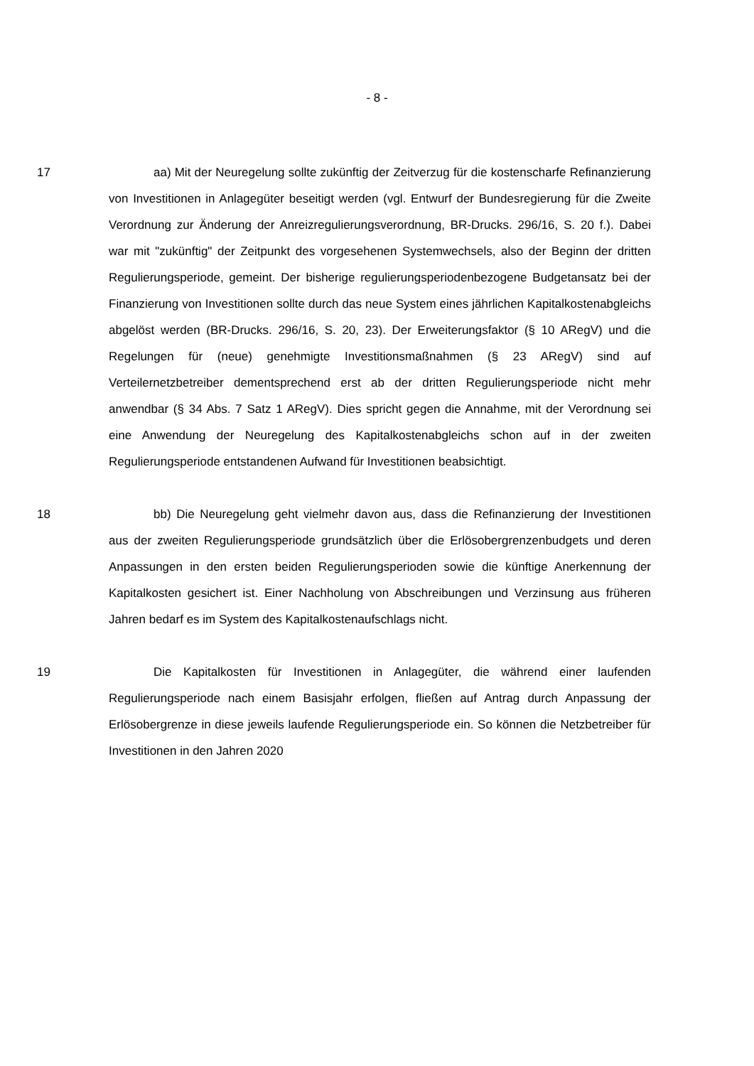- 8 -
17 aa) Mit der Neuregelung sollte zukünftig der Zeitverzug für die kosten­scharfe Refinanzierung von Investitionen in Anlagegüter beseitigt werden (vgl. Entwurf der Bundesregierung für die Zweite Verordnung zur Änderung der An­reizregulierungsverordnung, BR-Drucks. 296/16, S. 20 f.). Dabei war mit "zu­künftig" der Zeitpunkt des vorgesehenen Systemwechsels, also der Beginn der dritten Regulierungsperiode, gemeint. Der bisherige regulierungsperiodenbezo­gene Budgetansatz bei der Finanzierung von Investitionen sollte durch das neue System eines jährlichen Kapitalkostenabgleichs abgelöst werden (BR-Drucks. 296/16, S. 20, 23). Der Erweiterungsfaktor (§ 10 ARegV) und die Regelungen für (neue) genehmigte Investitionsmaßnahmen (§ 23 ARegV) sind auf Verteilernetzbetreiber dementsprechend erst ab der dritten Regulierungspe­riode nicht mehr anwendbar (§ 34 Abs. 7 Satz 1 ARegV). Dies spricht gegen die Annahme, mit der Verordnung sei eine Anwendung der Neuregelung des Kapi­talkostenabgleichs schon auf in der zweiten Regulierungsperiode entstandenen Aufwand für Investitionen beabsichtigt.
18 bb) Die Neuregelung geht vielmehr davon aus, dass die Refinanzierung der Investitionen aus der zweiten Regulierungsperiode grundsätzlich über die Erlösobergrenzenbudgets und deren Anpassungen in den ersten beiden Regu­lierungsperioden sowie die künftige Anerkennung der Kapitalkosten gesichert ist. Einer Nachholung von Abschreibungen und Verzinsung aus früheren Jahren bedarf es im System des Kapitalkostenaufschlags nicht.
19 Die Kapitalkosten für Investitionen in Anlagegüter, die während einer lau­fenden Regulierungsperiode nach einem Basisjahr erfolgen, fließen auf Antrag durch Anpassung der Erlösobergrenze in diese jeweils laufende Regulierungs­periode ein. So können die Netzbetreiber für Investitionen in den Jahren 2020